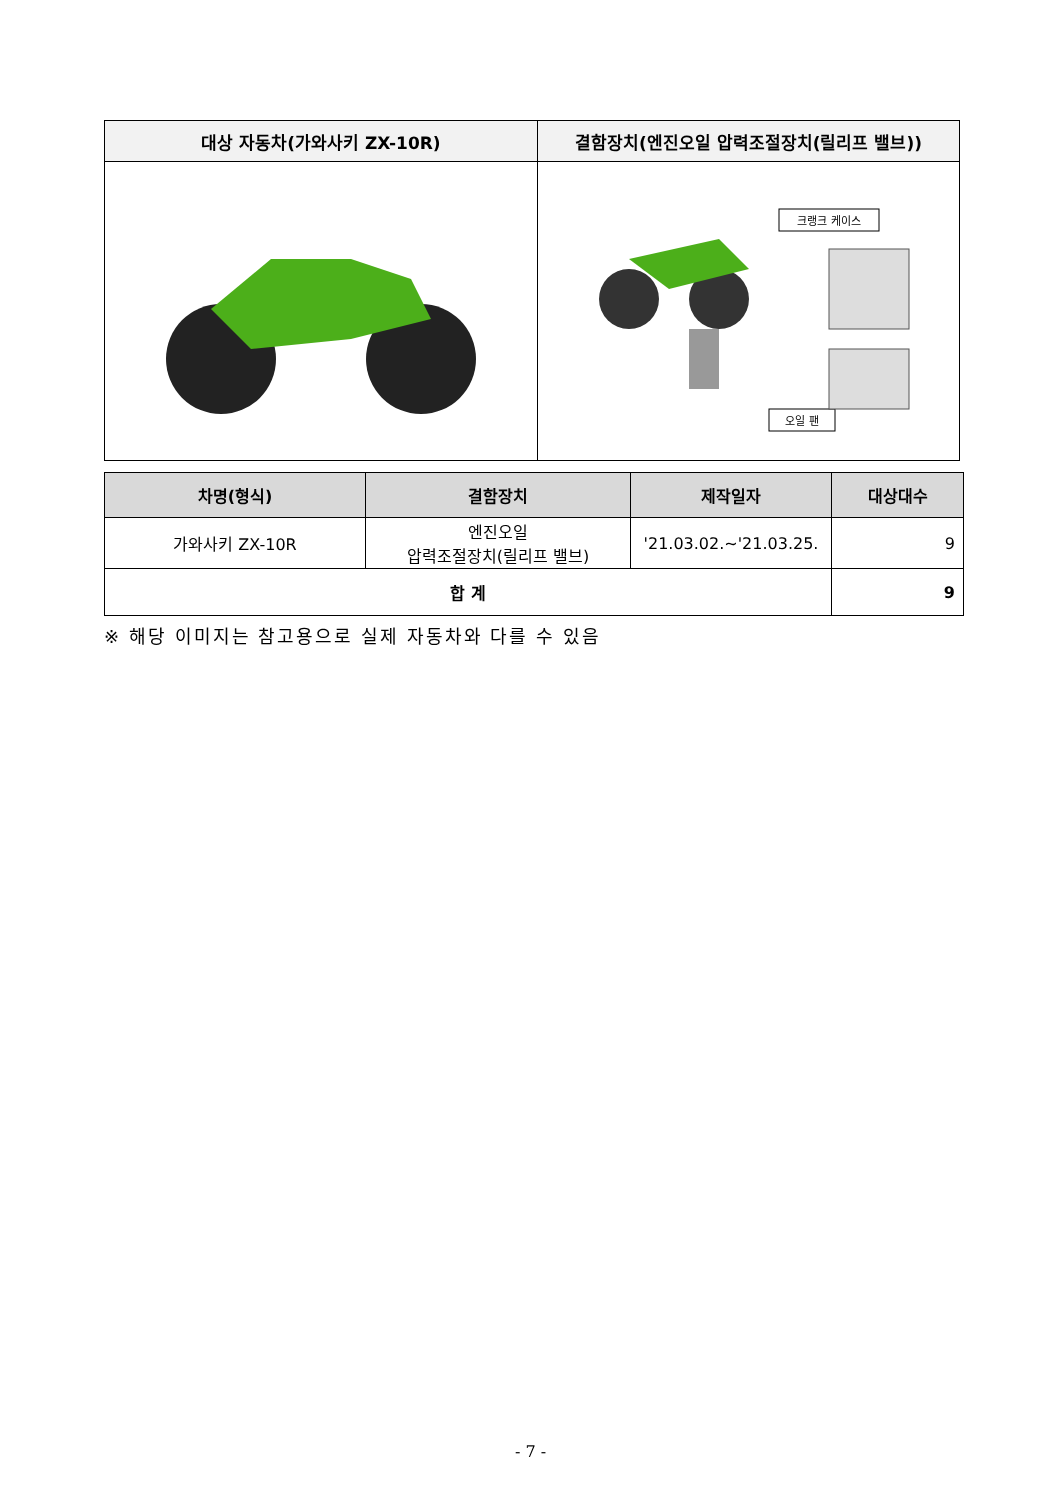| 대상 자동차(가와사키 ZX-10R) | 결함장치(엔진오일 압력조절장치(릴리프 밸브)) |
| --- | --- |
| | 크랭크 케이스 오일 팬 |
| 차명(형식) | 결함장치 | 제작일자 | 대상대수 |
| --- | --- | --- | --- |
| 가와사키 ZX-10R | 엔진오일 압력조절장치(릴리프 밸브) | '21.03.02.~'21.03.25. | 9 |
| 합 계 | | | 9 |
※ 해당 이미지는 참고용으로 실제 자동차와 다를 수 있음
- 7 -